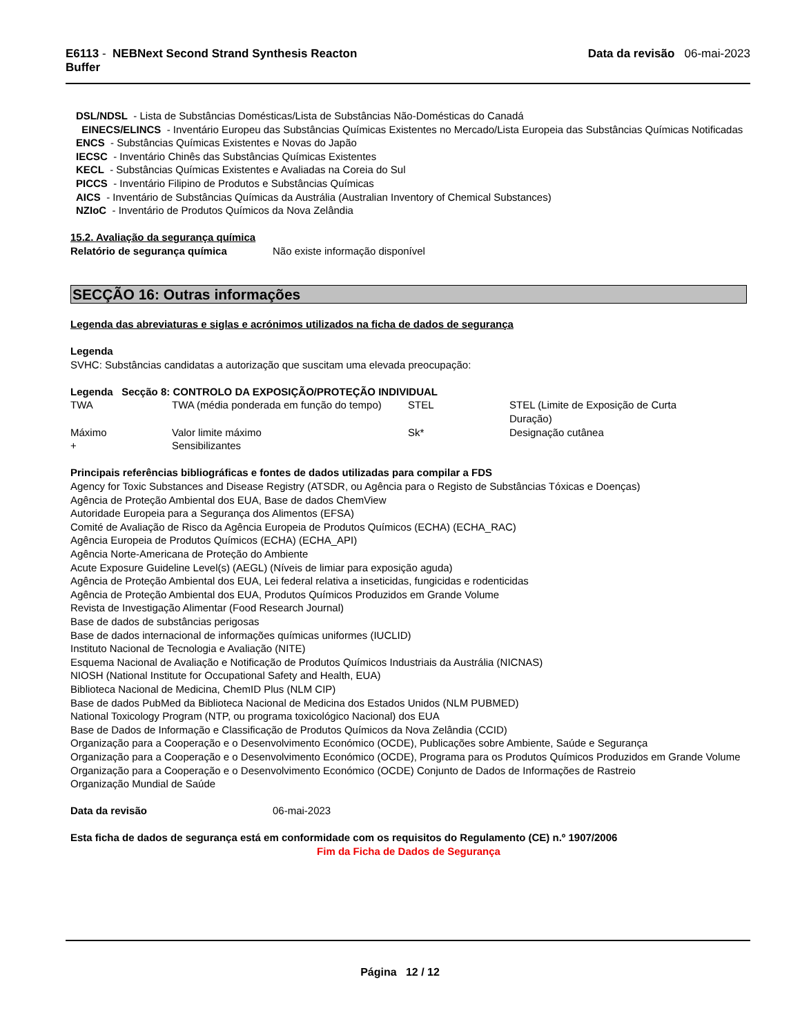E6113 - NEBNext Second Strand Synthesis Reacton
Buffer
Data da revisão 06-mai-2023
DSL/NDSL - Lista de Substâncias Domésticas/Lista de Substâncias Não-Domésticas do Canadá
EINECS/ELINCS - Inventário Europeu das Substâncias Químicas Existentes no Mercado/Lista Europeia das Substâncias Químicas Notificadas
ENCS - Substâncias Químicas Existentes e Novas do Japão
IECSC - Inventário Chinês das Substâncias Químicas Existentes
KECL - Substâncias Químicas Existentes e Avaliadas na Coreia do Sul
PICCS - Inventário Filipino de Produtos e Substâncias Químicas
AICS - Inventário de Substâncias Químicas da Austrália (Australian Inventory of Chemical Substances)
NZIoC - Inventário de Produtos Químicos da Nova Zelândia
15.2. Avaliação da segurança química
Relatório de segurança química Não existe informação disponível
SECÇÃO 16: Outras informações
Legenda das abreviaturas e siglas e acrónimos utilizados na ficha de dados de segurança
Legenda
SVHC: Substâncias candidatas a autorização que suscitam uma elevada preocupação:
Legenda Secção 8: CONTROLO DA EXPOSIÇÃO/PROTEÇÃO INDIVIDUAL
| TWA | TWA (média ponderada em função do tempo) | STEL | STEL (Limite de Exposição de Curta Duração) |
| Máximo | Valor limite máximo | Sk* | Designação cutânea |
| + | Sensibilizantes | | |
Principais referências bibliográficas e fontes de dados utilizadas para compilar a FDS
Agency for Toxic Substances and Disease Registry (ATSDR, ou Agência para o Registo de Substâncias Tóxicas e Doenças)
Agência de Proteção Ambiental dos EUA, Base de dados ChemView
Autoridade Europeia para a Segurança dos Alimentos (EFSA)
Comité de Avaliação de Risco da Agência Europeia de Produtos Químicos (ECHA) (ECHA_RAC)
Agência Europeia de Produtos Químicos (ECHA) (ECHA_API)
Agência Norte-Americana de Proteção do Ambiente
Acute Exposure Guideline Level(s) (AEGL) (Níveis de limiar para exposição aguda)
Agência de Proteção Ambiental dos EUA, Lei federal relativa a inseticidas, fungicidas e rodenticidas
Agência de Proteção Ambiental dos EUA, Produtos Químicos Produzidos em Grande Volume
Revista de Investigação Alimentar (Food Research Journal)
Base de dados de substâncias perigosas
Base de dados internacional de informações químicas uniformes (IUCLID)
Instituto Nacional de Tecnologia e Avaliação (NITE)
Esquema Nacional de Avaliação e Notificação de Produtos Químicos Industriais da Austrália (NICNAS)
NIOSH (National Institute for Occupational Safety and Health, EUA)
Biblioteca Nacional de Medicina, ChemID Plus (NLM CIP)
Base de dados PubMed da Biblioteca Nacional de Medicina dos Estados Unidos (NLM PUBMED)
National Toxicology Program (NTP, ou programa toxicológico Nacional) dos EUA
Base de Dados de Informação e Classificação de Produtos Químicos da Nova Zelândia (CCID)
Organização para a Cooperação e o Desenvolvimento Económico (OCDE), Publicações sobre Ambiente, Saúde e Segurança
Organização para a Cooperação e o Desenvolvimento Económico (OCDE), Programa para os Produtos Químicos Produzidos em Grande Volume
Organização para a Cooperação e o Desenvolvimento Económico (OCDE) Conjunto de Dados de Informações de Rastreio
Organização Mundial de Saúde
Data da revisão 06-mai-2023
Esta ficha de dados de segurança está em conformidade com os requisitos do Regulamento (CE) n.º 1907/2006
Fim da Ficha de Dados de Segurança
Página 12 / 12